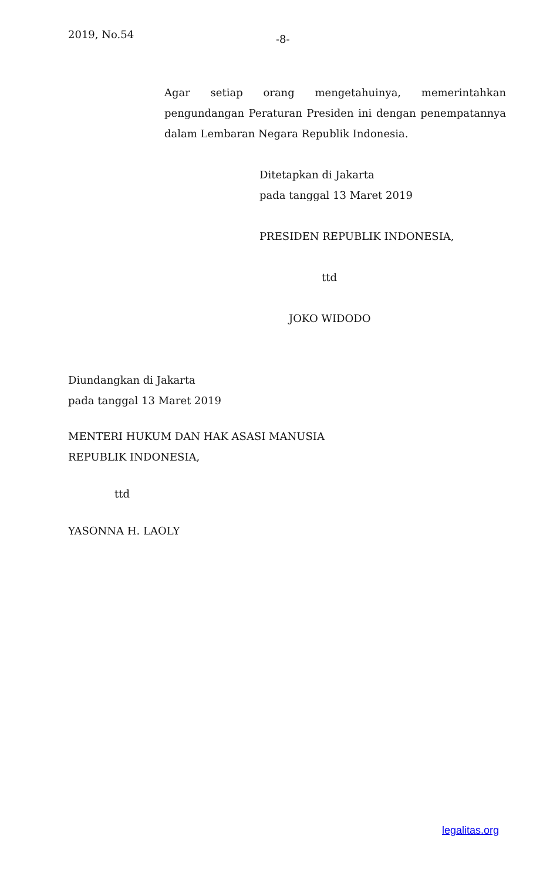2019, No.54 -8-
Agar setiap orang mengetahuinya, memerintahkan pengundangan Peraturan Presiden ini dengan penempatannya dalam Lembaran Negara Republik Indonesia.
Ditetapkan di Jakarta
pada tanggal 13 Maret 2019
PRESIDEN REPUBLIK INDONESIA,
ttd
JOKO WIDODO
Diundangkan di Jakarta
pada tanggal 13 Maret 2019
MENTERI HUKUM DAN HAK ASASI MANUSIA
REPUBLIK INDONESIA,
ttd
YASONNA H. LAOLY
legalitas.org